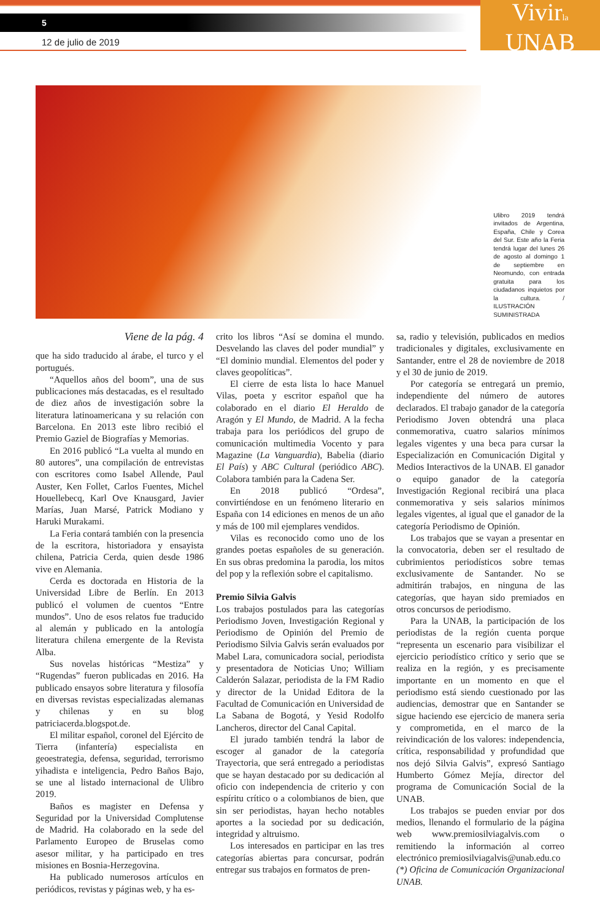Vivirla
UNAB
5
12 de julio de 2019
Ulibro 2019 tendrá invitados de Argentina, España, Chile y Corea del Sur. Este año la Feria tendrá lugar del lunes 26 de agosto al domingo 1 de septiembre en Neomundo, con entrada gratuita para los ciudadanos inquietos por la cultura. / ILUSTRACIÓN SUMINISTRADA
Viene de la pág. 4
que ha sido traducido al árabe, el turco y el portugués.
“Aquellos años del boom”, una de sus publicaciones más destacadas, es el resultado de diez años de investigación sobre la literatura latinoamericana y su relación con Barcelona. En 2013 este libro recibió el Premio Gaziel de Biografías y Memorias.
En 2016 publicó “La vuelta al mundo en 80 autores”, una compilación de entrevistas con escritores como Isabel Allende, Paul Auster, Ken Follet, Carlos Fuentes, Michel Houellebecq, Karl Ove Knausgard, Javier Marías, Juan Marsé, Patrick Modiano y Haruki Murakami.
La Feria contará también con la presencia de la escritora, historiadora y ensayista chilena, Patricia Cerda, quien desde 1986 vive en Alemania.
Cerda es doctorada en Historia de la Universidad Libre de Berlín. En 2013 publicó el volumen de cuentos “Entre mundos”. Uno de esos relatos fue traducido al alemán y publicado en la antología literatura chilena emergente de la Revista Alba.
Sus novelas históricas “Mestiza” y “Rugendas” fueron publicadas en 2016. Ha publicado ensayos sobre literatura y filosofía en diversas revistas especializadas alemanas y chilenas y en su blog patriciacerda.blogspot.de.
El militar español, coronel del Ejército de Tierra (infantería) especialista en geoestrategia, defensa, seguridad, terrorismo yihadista e inteligencia, Pedro Baños Bajo, se une al listado internacional de Ulibro 2019.
Baños es magister en Defensa y Seguridad por la Universidad Complutense de Madrid. Ha colaborado en la sede del Parlamento Europeo de Bruselas como asesor militar, y ha participado en tres misiones en Bosnia-Herzegovina.
Ha publicado numerosos artículos en periódicos, revistas y páginas web, y ha es-
crito los libros “Así se domina el mundo. Desvelando las claves del poder mundial” y “El dominio mundial. Elementos del poder y claves geopolíticas”.
El cierre de esta lista lo hace Manuel Vilas, poeta y escritor español que ha colaborado en el diario El Heraldo de Aragón y El Mundo, de Madrid. A la fecha trabaja para los periódicos del grupo de comunicación multimedia Vocento y para Magazine (La Vanguardia), Babelia (diario El País) y ABC Cultural (periódico ABC). Colabora también para la Cadena Ser.
En 2018 publicó “Ordesa”, convirtiéndose en un fenómeno literario en España con 14 ediciones en menos de un año y más de 100 mil ejemplares vendidos.
Vilas es reconocido como uno de los grandes poetas españoles de su generación. En sus obras predomina la parodia, los mitos del pop y la reflexión sobre el capitalismo.
Premio Silvia Galvis
Los trabajos postulados para las categorías Periodismo Joven, Investigación Regional y Periodismo de Opinión del Premio de Periodismo Silvia Galvis serán evaluados por Mabel Lara, comunicadora social, periodista y presentadora de Noticias Uno; William Calderón Salazar, periodista de la FM Radio y director de la Unidad Editora de la Facultad de Comunicación en Universidad de La Sabana de Bogotá, y Yesid Rodolfo Lancheros, director del Canal Capital.
El jurado también tendrá la labor de escoger al ganador de la categoría Trayectoria, que será entregado a periodistas que se hayan destacado por su dedicación al oficio con independencia de criterio y con espíritu crítico o a colombianos de bien, que sin ser periodistas, hayan hecho notables aportes a la sociedad por su dedicación, integridad y altruismo.
Los interesados en participar en las tres categorías abiertas para concursar, podrán entregar sus trabajos en formatos de pren-
sa, radio y televisión, publicados en medios tradicionales y digitales, exclusivamente en Santander, entre el 28 de noviembre de 2018 y el 30 de junio de 2019.
Por categoría se entregará un premio, independiente del número de autores declarados. El trabajo ganador de la categoría Periodismo Joven obtendrá una placa conmemorativa, cuatro salarios mínimos legales vigentes y una beca para cursar la Especialización en Comunicación Digital y Medios Interactivos de la UNAB. El ganador o equipo ganador de la categoría Investigación Regional recibirá una placa conmemorativa y seis salarios mínimos legales vigentes, al igual que el ganador de la categoría Periodismo de Opinión.
Los trabajos que se vayan a presentar en la convocatoria, deben ser el resultado de cubrimientos periodísticos sobre temas exclusivamente de Santander. No se admitirán trabajos, en ninguna de las categorías, que hayan sido premiados en otros concursos de periodismo.
Para la UNAB, la participación de los periodistas de la región cuenta porque “representa un escenario para visibilizar el ejercicio periodístico crítico y serio que se realiza en la región, y es precisamente importante en un momento en que el periodismo está siendo cuestionado por las audiencias, demostrar que en Santander se sigue haciendo ese ejercicio de manera seria y comprometida, en el marco de la reivindicación de los valores: independencia, crítica, responsabilidad y profundidad que nos dejó Silvia Galvis”, expresó Santiago Humberto Gómez Mejía, director del programa de Comunicación Social de la UNAB.
Los trabajos se pueden enviar por dos medios, llenando el formulario de la página web www.premiosilviagalvis.com o remitiendo la información al correo electrónico premiosilviagalvis@unab.edu.co
(*) Oficina de Comunicación Organizacional UNAB.